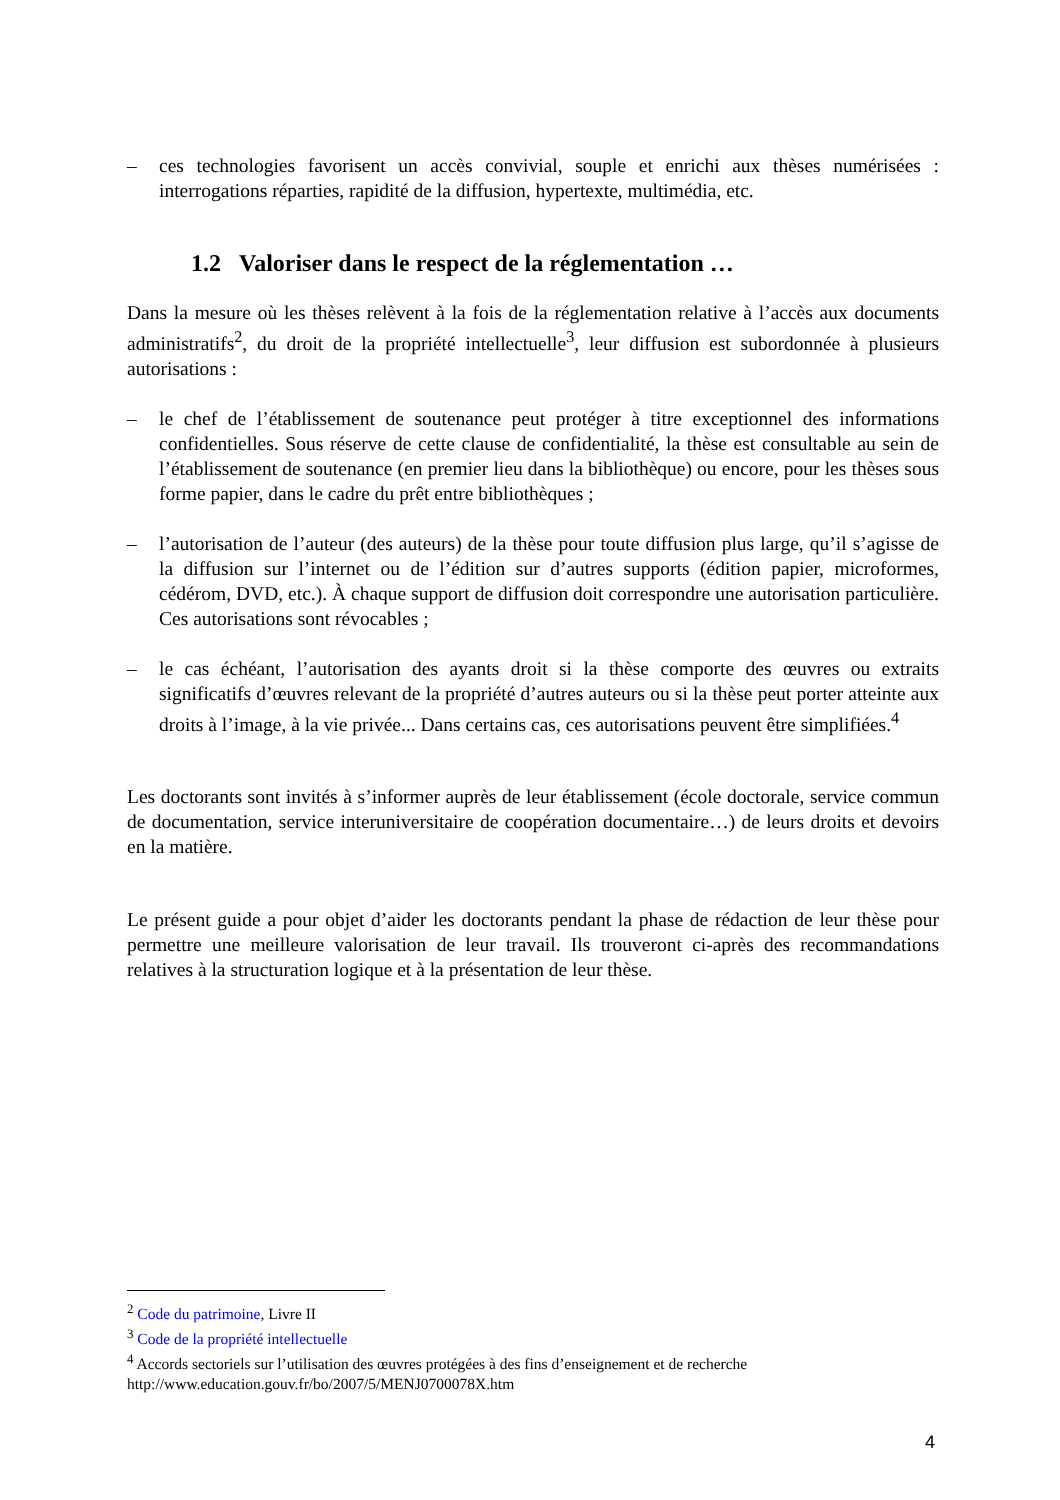– ces technologies favorisent un accès convivial, souple et enrichi aux thèses numérisées : interrogations réparties, rapidité de la diffusion, hypertexte, multimédia, etc.
1.2 Valoriser dans le respect de la réglementation …
Dans la mesure où les thèses relèvent à la fois de la réglementation relative à l’accès aux documents administratifs<sup>2</sup>, du droit de la propriété intellectuelle<sup>3</sup>, leur diffusion est subordonnée à plusieurs autorisations :
– le chef de l’établissement de soutenance peut protéger à titre exceptionnel des informations confidentielles. Sous réserve de cette clause de confidentialité, la thèse est consultable au sein de l’établissement de soutenance (en premier lieu dans la bibliothèque) ou encore, pour les thèses sous forme papier, dans le cadre du prêt entre bibliothèques ;
– l’autorisation de l’auteur (des auteurs) de la thèse pour toute diffusion plus large, qu’il s’agisse de la diffusion sur l’internet ou de l’édition sur d’autres supports (édition papier, microformes, cédérom, DVD, etc.). À chaque support de diffusion doit correspondre une autorisation particulière. Ces autorisations sont révocables ;
– le cas échéant, l’autorisation des ayants droit si la thèse comporte des œuvres ou extraits significatifs d’œuvres relevant de la propriété d’autres auteurs ou si la thèse peut porter atteinte aux droits à l’image, à la vie privée... Dans certains cas, ces autorisations peuvent être simplifiées.<sup>4</sup>
Les doctorants sont invités à s’informer auprès de leur établissement (école doctorale, service commun de documentation, service interuniversitaire de coopération documentaire…) de leurs droits et devoirs en la matière.
Le présent guide a pour objet d’aider les doctorants pendant la phase de rédaction de leur thèse pour permettre une meilleure valorisation de leur travail. Ils trouveront ci-après des recommandations relatives à la structuration logique et à la présentation de leur thèse.
<sup>2</sup> Code du patrimoine, Livre II
<sup>3</sup> Code de la propriété intellectuelle
<sup>4</sup> Accords sectoriels sur l’utilisation des œuvres protégées à des fins d’enseignement et de recherche http://www.education.gouv.fr/bo/2007/5/MENJ0700078X.htm
4